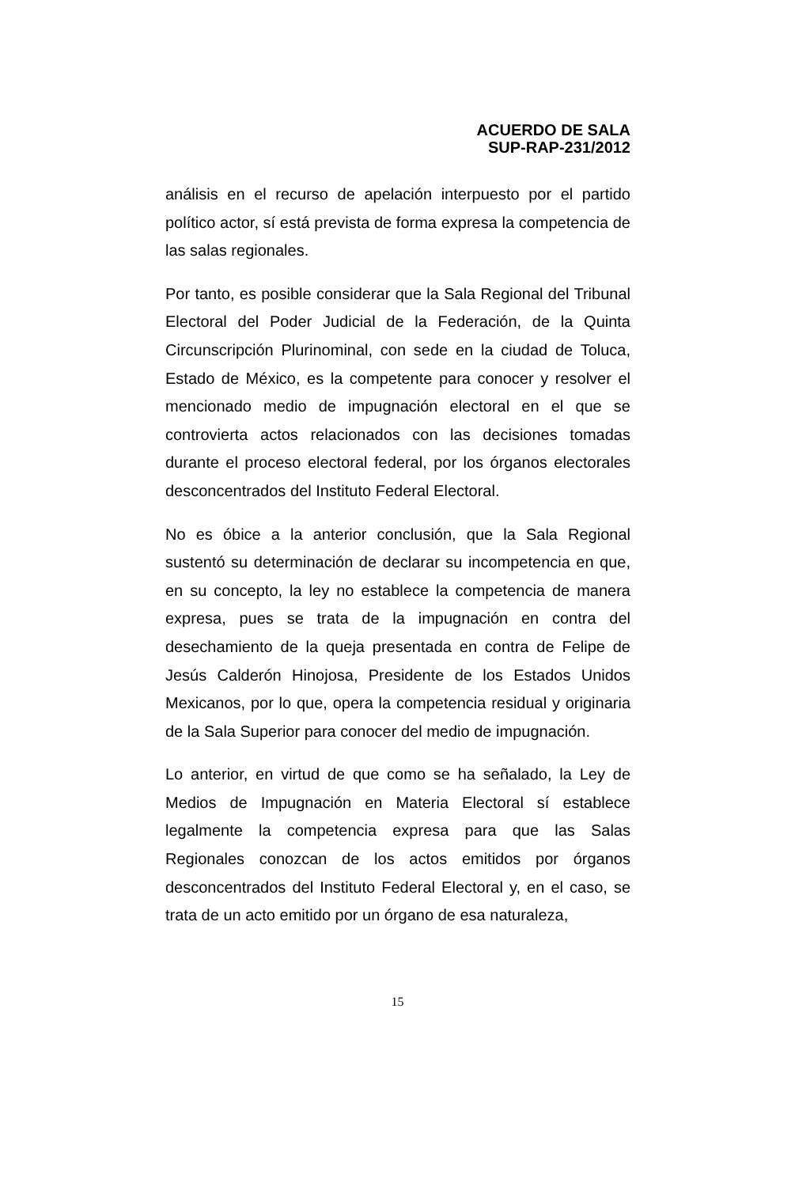ACUERDO DE SALA
SUP-RAP-231/2012
análisis en el recurso de apelación interpuesto por el partido político actor, sí está prevista de forma expresa la competencia de las salas regionales.
Por tanto, es posible considerar que la Sala Regional del Tribunal Electoral del Poder Judicial de la Federación, de la Quinta Circunscripción Plurinominal, con sede en la ciudad de Toluca, Estado de México, es la competente para conocer y resolver el mencionado medio de impugnación electoral en el que se controvierta actos relacionados con las decisiones tomadas durante el proceso electoral federal, por los órganos electorales desconcentrados del Instituto Federal Electoral.
No es óbice a la anterior conclusión, que la Sala Regional sustentó su determinación de declarar su incompetencia en que, en su concepto, la ley no establece la competencia de manera expresa, pues se trata de la impugnación en contra del desechamiento de la queja presentada en contra de Felipe de Jesús Calderón Hinojosa, Presidente de los Estados Unidos Mexicanos, por lo que, opera la competencia residual y originaria de la Sala Superior para conocer del medio de impugnación.
Lo anterior, en virtud de que como se ha señalado, la Ley de Medios de Impugnación en Materia Electoral sí establece legalmente la competencia expresa para que las Salas Regionales conozcan de los actos emitidos por órganos desconcentrados del Instituto Federal Electoral y, en el caso, se trata de un acto emitido por un órgano de esa naturaleza,
15